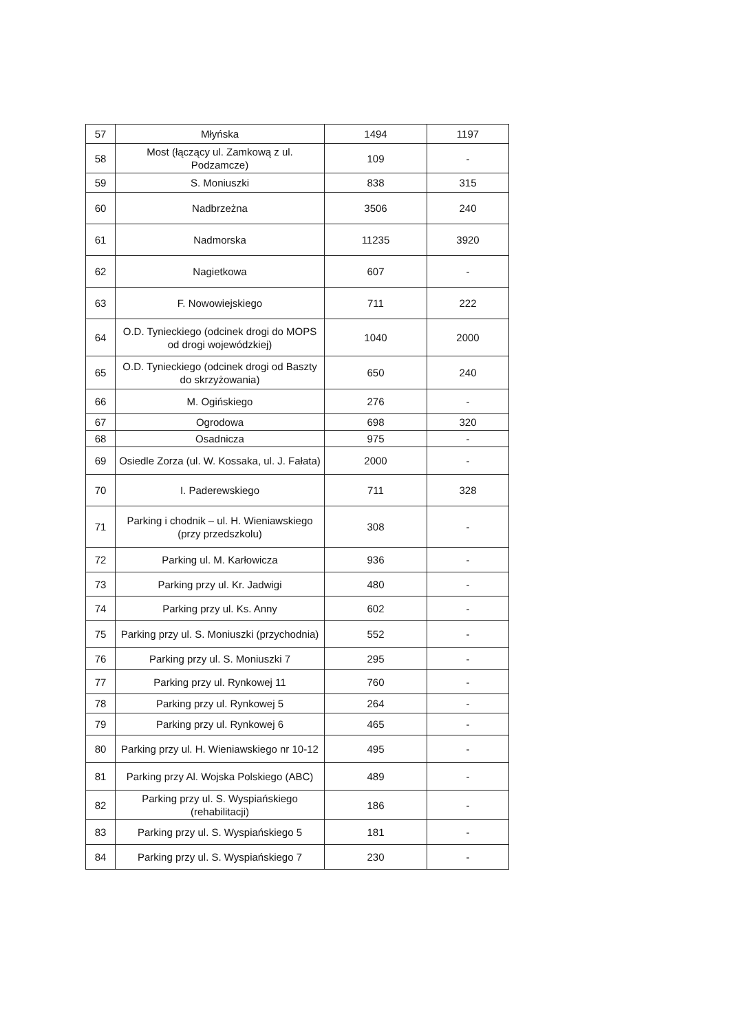| 57 | Młyńska | 1494 | 1197 |
| 58 | Most (łączący ul. Zamkową z ul. Podzamcze) | 109 | - |
| 59 | S. Moniuszki | 838 | 315 |
| 60 | Nadbrzeżna | 3506 | 240 |
| 61 | Nadmorska | 11235 | 3920 |
| 62 | Nagietkowa | 607 | - |
| 63 | F. Nowowiejskiego | 711 | 222 |
| 64 | O.D. Tynieckiego (odcinek drogi do MOPS od drogi wojewódzkiej) | 1040 | 2000 |
| 65 | O.D. Tynieckiego (odcinek drogi od Baszty do skrzyżowania) | 650 | 240 |
| 66 | M. Ogińskiego | 276 | - |
| 67 | Ogrodowa | 698 | 320 |
| 68 | Osadnicza | 975 | - |
| 69 | Osiedle Zorza (ul. W. Kossaka, ul. J. Fałata) | 2000 | - |
| 70 | I. Paderewskiego | 711 | 328 |
| 71 | Parking i chodnik – ul. H. Wieniawskiego (przy przedszkolu) | 308 | - |
| 72 | Parking ul. M. Karłowicza | 936 | - |
| 73 | Parking przy ul. Kr. Jadwigi | 480 | - |
| 74 | Parking przy ul. Ks. Anny | 602 | - |
| 75 | Parking przy ul. S. Moniuszki (przychodnia) | 552 | - |
| 76 | Parking przy ul. S. Moniuszki 7 | 295 | - |
| 77 | Parking przy ul. Rynkowej 11 | 760 | - |
| 78 | Parking przy ul. Rynkowej 5 | 264 | - |
| 79 | Parking przy ul. Rynkowej 6 | 465 | - |
| 80 | Parking przy ul. H. Wieniawskiego nr 10-12 | 495 | - |
| 81 | Parking przy Al. Wojska Polskiego (ABC) | 489 | - |
| 82 | Parking przy ul. S. Wyspiańskiego (rehabilitacji) | 186 | - |
| 83 | Parking przy ul. S. Wyspiańskiego 5 | 181 | - |
| 84 | Parking przy ul. S. Wyspiańskiego 7 | 230 | - |